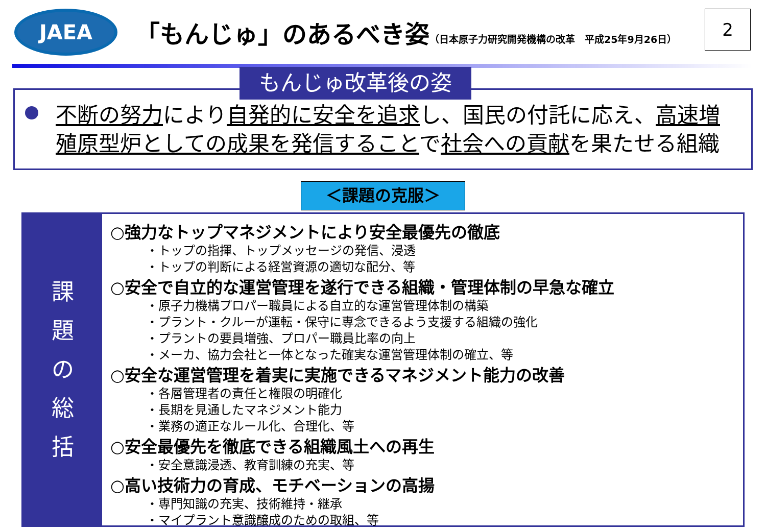JAEA
「もんじゅ」のあるべき姿（日本原子力研究開発機構の改革　平成25年9月26日）
2
もんじゅ改革後の姿
不断の努力により自発的に安全を追求し、国民の付託に応え、高速増殖原型炉としての成果を発信することで社会への貢献を果たせる組織
＜課題の克服＞
課
題
の
総
括
○強力なトップマネジメントにより安全最優先の徹底
・トップの指揮、トップメッセージの発信、浸透
・トップの判断による経営資源の適切な配分、等
○安全で自立的な運営管理を遂行できる組織・管理体制の早急な確立
・原子力機構プロパー職員による自立的な運営管理体制の構築
・プラント・クルーが運転・保守に専念できるよう支援する組織の強化
・プラントの要員増強、プロパー職員比率の向上
・メーカ、協力会社と一体となった確実な運営管理体制の確立、等
○安全な運営管理を着実に実施できるマネジメント能力の改善
・各層管理者の責任と権限の明確化
・長期を見通したマネジメント能力
・業務の適正なルール化、合理化、等
○安全最優先を徹底できる組織風土への再生
・安全意識浸透、教育訓練の充実、等
○高い技術力の育成、モチベーションの高揚
・専門知識の充実、技術維持・継承
・マイプラント意識醸成のための取組、等